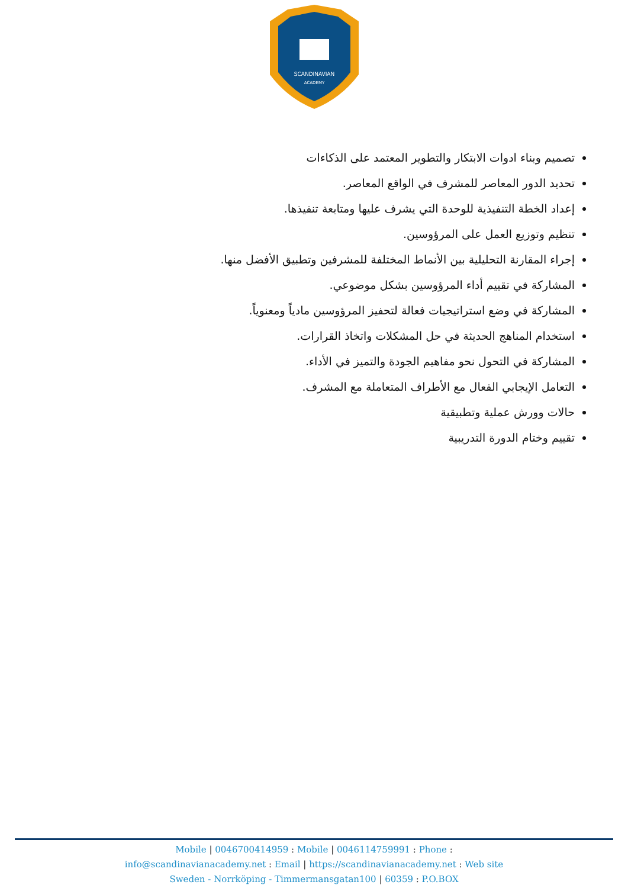SCANDINAVIAN
ACADEMY
تصميم وبناء ادوات الابتكار والتطوير المعتمد على الذكاءات
تحديد الدور المعاصر للمشرف في الواقع المعاصر.
إعداد الخطة التنفيذية للوحدة التي يشرف عليها ومتابعة تنفيذها.
تنظيم وتوزيع العمل على المرؤوسين.
إجراء المقارنة التحليلية بين الأنماط المختلفة للمشرفين وتطبيق الأفضل منها.
المشاركة في تقييم أداء المرؤوسين بشكل موضوعي.
المشاركة في وضع استراتيجيات فعالة لتحفيز المرؤوسين مادياً ومعنوياً.
استخدام المناهج الحديثة في حل المشكلات واتخاذ القرارات.
المشاركة في التحول نحو مفاهيم الجودة والتميز في الأداء.
التعامل الإيجابي الفعال مع الأطراف المتعاملة مع المشرف.
حالات وورش عملية وتطبيقية
تقييم وختام الدورة التدريبية
Mobile | 0046700414959 : Mobile | 0046114759991 : Phone :
info@scandinavianacademy.net : Email | https://scandinavianacademy.net : Web site
Sweden - Norrköping - Timmermansgatan100 | 60359 : P.O.BOX